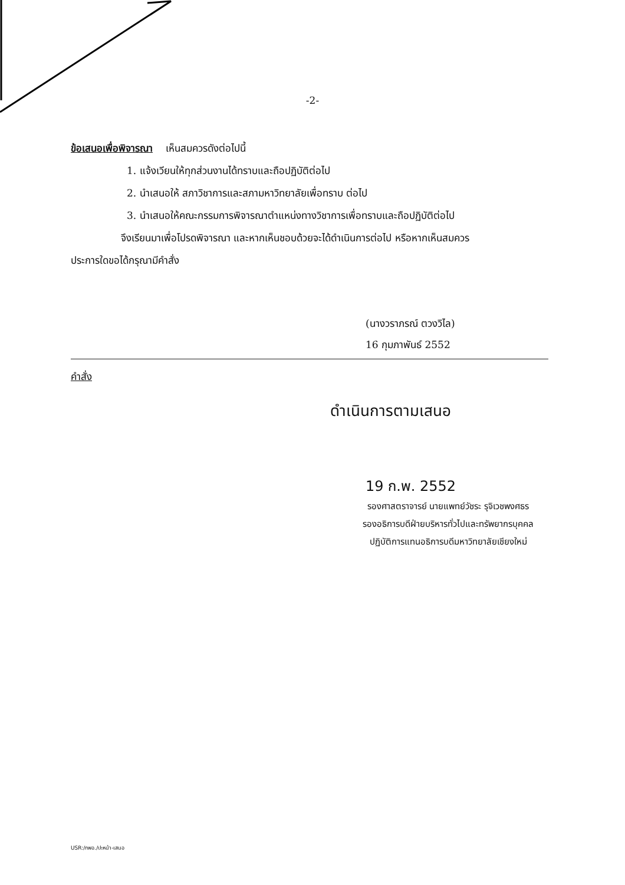-2-
ข้อเสนอเพื่อพิจารณา เห็นสมควรดังต่อไปนี้
1. แจ้งเวียนให้ทุกส่วนงานได้ทราบและถือปฏิบัติต่อไป
2. นำเสนอให้ สภาวิชาการและสภามหาวิทยาลัยเพื่อทราบ ต่อไป
3. นำเสนอให้คณะกรรมการพิจารณาตำแหน่งทางวิชาการเพื่อทราบและถือปฏิบัติต่อไป
จึงเรียนมาเพื่อโปรดพิจารณา และหากเห็นชอบด้วยจะได้ดำเนินการต่อไป หรือหากเห็นสมควร
ประการใดขอได้กรุณามีคำสั่ง
(นางวราภรณ์ ตวงวิไล)
16 กุมภาพันธ์ 2552
คำสั่ง
ดำเนินการตามเสนอ
19 ก.พ. 2552
รองศาสตราจารย์ นายแพทย์วัชระ รุจิเวชพงศธร
รองอธิการบดีฝ่ายบริหารทั่วไปและทรัพยากรบุคคล
ปฏิบัติการแทนอธิการบดีมหาวิทยาลัยเชียงใหม่
USR:/กพอ./ปะหน้า-เสนอ